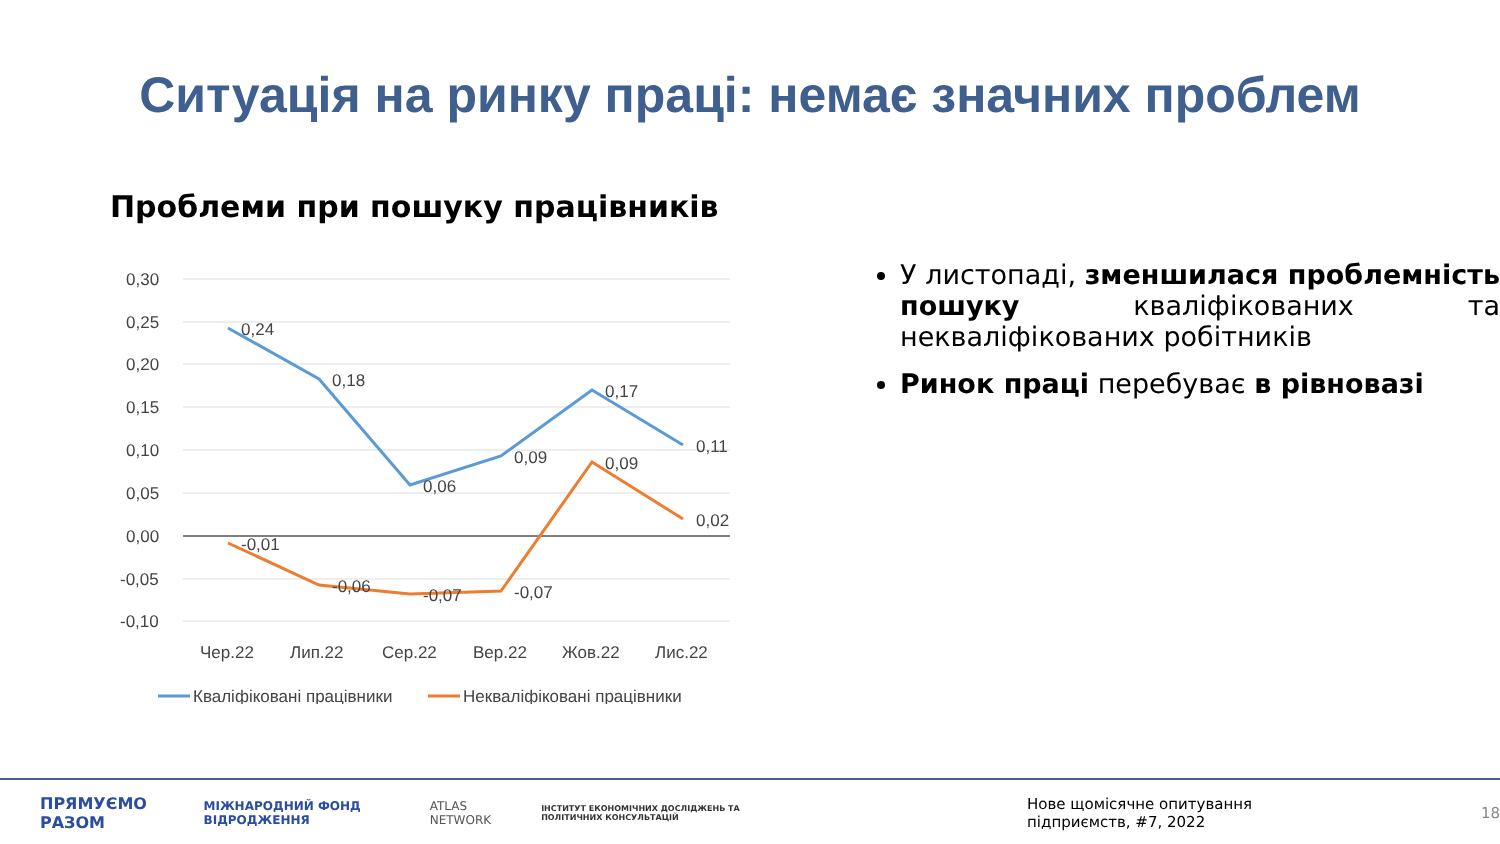Ситуація на ринку праці: немає значних проблем
Проблеми при пошуку працівників
0,30
0,25
0,20
0,15
0,10
0,05
0,00
-0,05
-0,10
0,24
0,18
0,06
0,09
0,17
0,11
-0,01
-0,06
-0,07
-0,07
0,09
0,02
Чер.22
Лип.22
Сер.22
Вер.22
Жов.22
Лис.22
Кваліфіковані працівники
Некваліфіковані працівники
У листопаді, зменшилася проблемність пошуку кваліфікованих та некваліфікованих робітників
Ринок праці перебуває в рівновазі
ПРЯМУЄМО РАЗОМ МІЖНАРОДНИЙ ФОНД ВІДРОДЖЕННЯ ATLAS NETWORK ІНСТИТУТ ЕКОНОМІЧНИХ ДОСЛІДЖЕНЬ ТА ПОЛІТИЧНИХ КОНСУЛЬТАЦІЙ Нове щомісячне опитування підприємств, #7, 2022 18